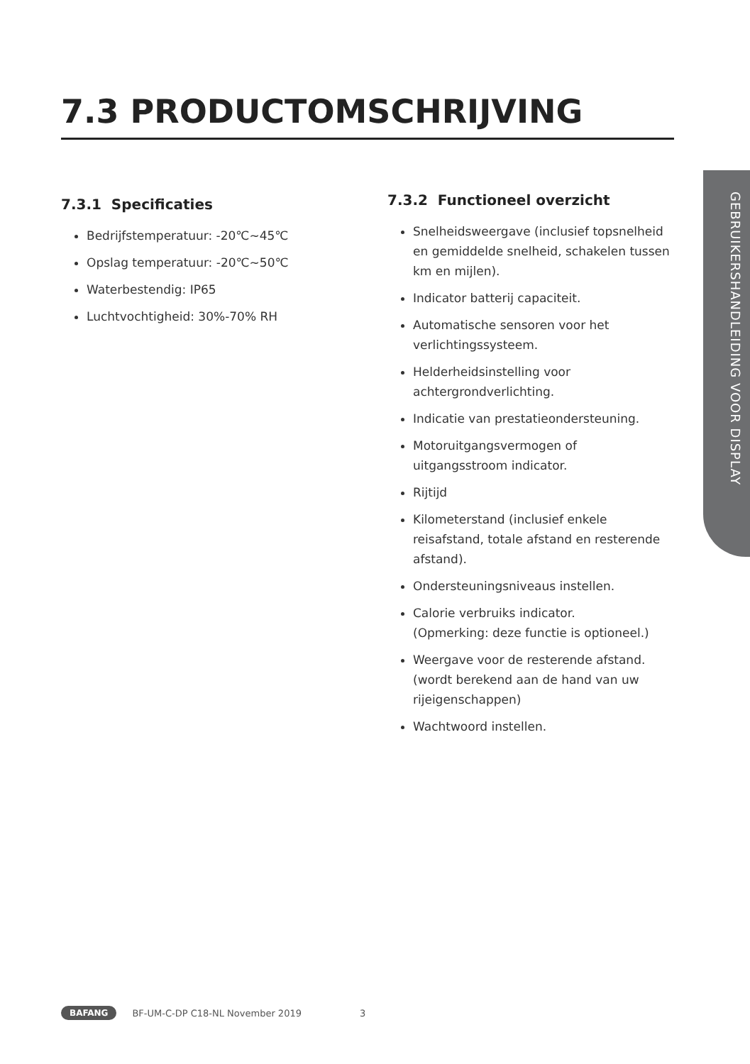7.3 PRODUCTOMSCHRIJVING
7.3.1 Specificaties
Bedrijfstemperatuur: -20℃~45℃
Opslag temperatuur: -20℃~50℃
Waterbestendig: IP65
Luchtvochtigheid: 30%-70% RH
7.3.2 Functioneel overzicht
Snelheidsweergave (inclusief topsnelheid en gemiddelde snelheid, schakelen tussen km en mijlen).
Indicator batterij capaciteit.
Automatische sensoren voor het verlichtingssysteem.
Helderheidsinstelling voor achtergrondverlichting.
Indicatie van prestatieondersteuning.
Motoruitgangsvermogen of uitgangsstroom indicator.
Rijtijd
Kilometerstand (inclusief enkele reisafstand, totale afstand en resterende afstand).
Ondersteuningsniveaus instellen.
Calorie verbruiks indicator.
(Opmerking: deze functie is optioneel.)
Weergave voor de resterende afstand. (wordt berekend aan de hand van uw rijeigenschappen)
Wachtwoord instellen.
GEBRUIKERSHANDLEIDING VOOR DISPLAY
BAFANG BF-UM-C-DP C18-NL November 2019 3